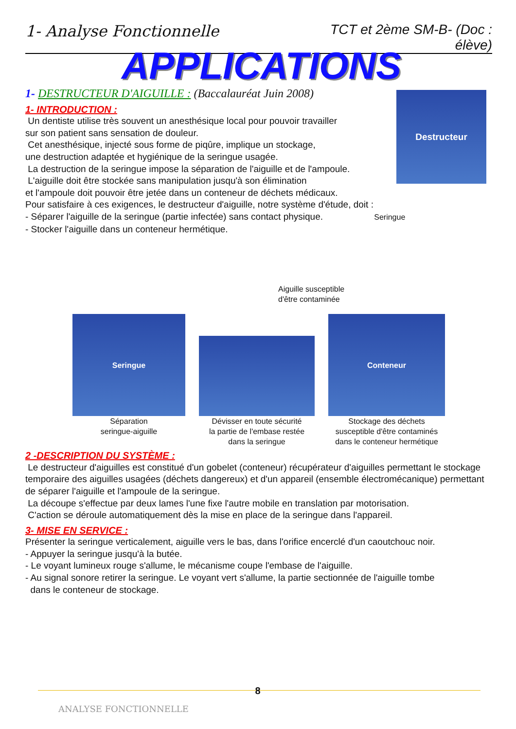1- Analyse Fonctionnelle TCT et 2ème SM-B- (Doc : élève)
APPLICATIONS
Destructeur
1- DESTRUCTEUR D'AIGUILLE : (Baccalauréat Juin 2008)
1- INTRODUCTION :
Un dentiste utilise très souvent un anesthésique local pour pouvoir travailler
sur son patient sans sensation de douleur.
Cet anesthésique, injecté sous forme de piqûre, implique un stockage,
une destruction adaptée et hygiénique de la seringue usagée.
La destruction de la seringue impose la séparation de l'aiguille et de l'ampoule.
L'aiguille doit être stockée sans manipulation jusqu'à son élimination
et l'ampoule doit pouvoir être jetée dans un conteneur de déchets médicaux.
Pour satisfaire à ces exigences, le destructeur d'aiguille, notre système d'étude, doit :
- Séparer l'aiguille de la seringue (partie infectée) sans contact physique. Seringue
- Stocker l'aiguille dans un conteneur hermétique.
Aiguille susceptible
d'être contaminée
Seringue
Séparation
seringue-aiguille
Dévisser en toute sécurité
la partie de l'embase restée
dans la seringue
Conteneur
Stockage des déchets
susceptible d'être contaminés
dans le conteneur hermétique
2 -DESCRIPTION DU SYSTÈME :
Le destructeur d'aiguilles est constitué d'un gobelet (conteneur) récupérateur d'aiguilles permettant le stockage temporaire des aiguilles usagées (déchets dangereux) et d'un appareil (ensemble électromécanique) permettant de séparer l'aiguille et l'ampoule de la seringue.
La découpe s'effectue par deux lames l'une fixe l'autre mobile en translation par motorisation.
C'action se déroule automatiquement dès la mise en place de la seringue dans l'appareil.
3- MISE EN SERVICE :
Présenter la seringue verticalement, aiguille vers le bas, dans l'orifice encerclé d'un caoutchouc noir.
- Appuyer la seringue jusqu'à la butée.
- Le voyant lumineux rouge s'allume, le mécanisme coupe l'embase de l'aiguille.
- Au signal sonore retirer la seringue. Le voyant vert s'allume, la partie sectionnée de l'aiguille tombe
dans le conteneur de stockage.
8
ANALYSE FONCTIONNELLE